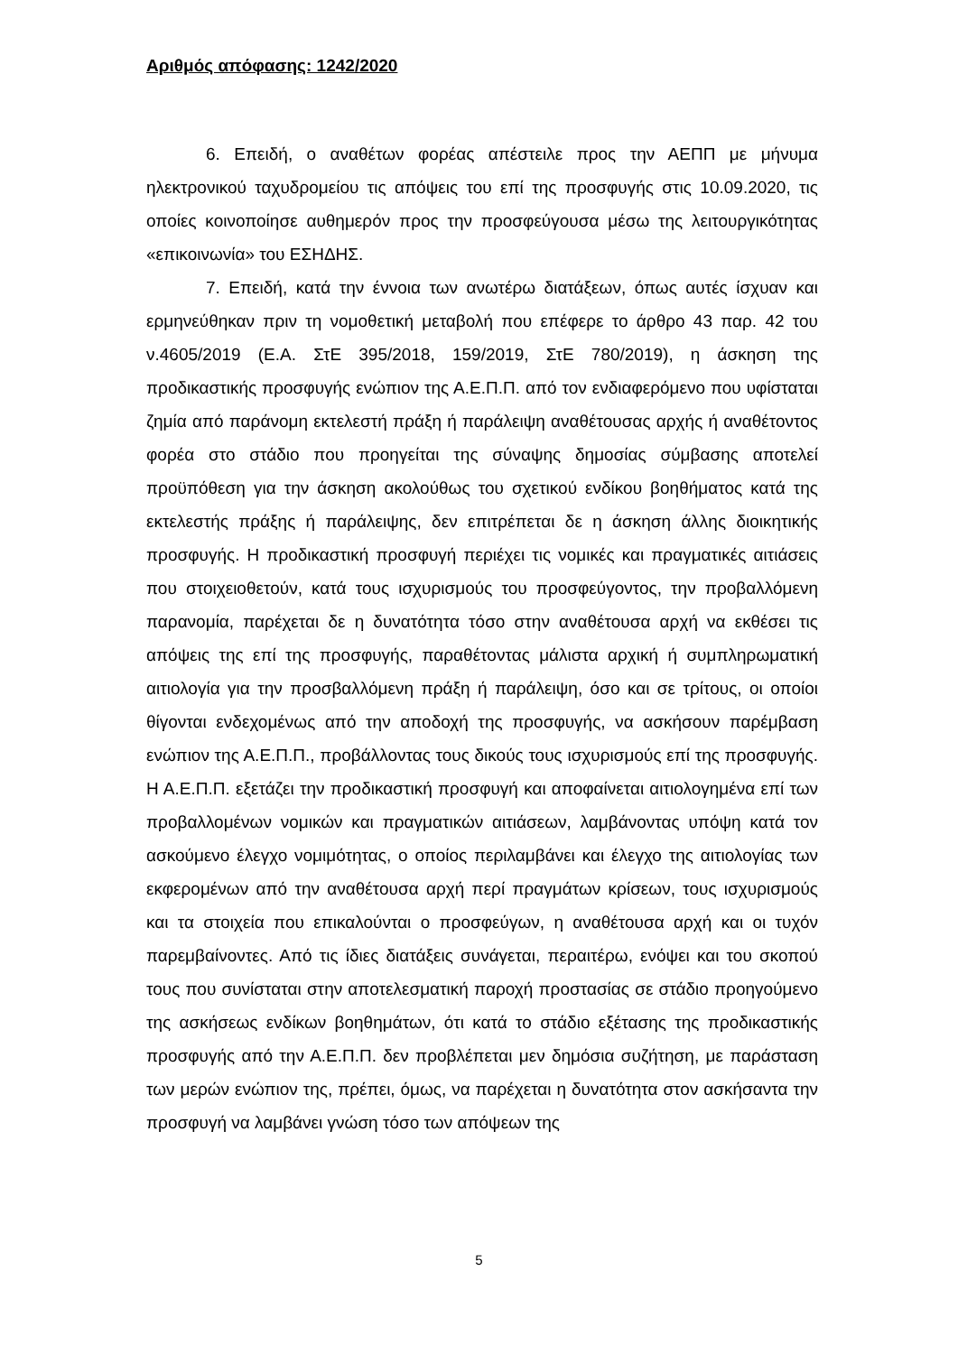Αριθμός απόφασης: 1242/2020
6. Επειδή, ο αναθέτων φορέας απέστειλε προς την ΑΕΠΠ με μήνυμα ηλεκτρονικού ταχυδρομείου τις απόψεις του επί της προσφυγής στις 10.09.2020, τις οποίες κοινοποίησε αυθημερόν προς την προσφεύγουσα μέσω της λειτουργικότητας «επικοινωνία» του ΕΣΗΔΗΣ.
7. Επειδή, κατά την έννοια των ανωτέρω διατάξεων, όπως αυτές ίσχυαν και ερμηνεύθηκαν πριν τη νομοθετική μεταβολή που επέφερε το άρθρο 43 παρ. 42 του ν.4605/2019 (Ε.Α. ΣτΕ 395/2018, 159/2019, ΣτΕ 780/2019), η άσκηση της προδικαστικής προσφυγής ενώπιον της Α.Ε.Π.Π. από τον ενδιαφερόμενο που υφίσταται ζημία από παράνομη εκτελεστή πράξη ή παράλειψη αναθέτουσας αρχής ή αναθέτοντος φορέα στο στάδιο που προηγείται της σύναψης δημοσίας σύμβασης αποτελεί προϋπόθεση για την άσκηση ακολούθως του σχετικού ενδίκου βοηθήματος κατά της εκτελεστής πράξης ή παράλειψης, δεν επιτρέπεται δε η άσκηση άλλης διοικητικής προσφυγής. Η προδικαστική προσφυγή περιέχει τις νομικές και πραγματικές αιτιάσεις που στοιχειοθετούν, κατά τους ισχυρισμούς του προσφεύγοντος, την προβαλλόμενη παρανομία, παρέχεται δε η δυνατότητα τόσο στην αναθέτουσα αρχή να εκθέσει τις απόψεις της επί της προσφυγής, παραθέτοντας μάλιστα αρχική ή συμπληρωματική αιτιολογία για την προσβαλλόμενη πράξη ή παράλειψη, όσο και σε τρίτους, οι οποίοι θίγονται ενδεχομένως από την αποδοχή της προσφυγής, να ασκήσουν παρέμβαση ενώπιον της Α.Ε.Π.Π., προβάλλοντας τους δικούς τους ισχυρισμούς επί της προσφυγής. Η Α.Ε.Π.Π. εξετάζει την προδικαστική προσφυγή και αποφαίνεται αιτιολογημένα επί των προβαλλομένων νομικών και πραγματικών αιτιάσεων, λαμβάνοντας υπόψη κατά τον ασκούμενο έλεγχο νομιμότητας, ο οποίος περιλαμβάνει και έλεγχο της αιτιολογίας των εκφερομένων από την αναθέτουσα αρχή περί πραγμάτων κρίσεων, τους ισχυρισμούς και τα στοιχεία που επικαλούνται ο προσφεύγων, η αναθέτουσα αρχή και οι τυχόν παρεμβαίνοντες. Από τις ίδιες διατάξεις συνάγεται, περαιτέρω, ενόψει και του σκοπού τους που συνίσταται στην αποτελεσματική παροχή προστασίας σε στάδιο προηγούμενο της ασκήσεως ενδίκων βοηθημάτων, ότι κατά το στάδιο εξέτασης της προδικαστικής προσφυγής από την Α.Ε.Π.Π. δεν προβλέπεται μεν δημόσια συζήτηση, με παράσταση των μερών ενώπιον της, πρέπει, όμως, να παρέχεται η δυνατότητα στον ασκήσαντα την προσφυγή να λαμβάνει γνώση τόσο των απόψεων της
5